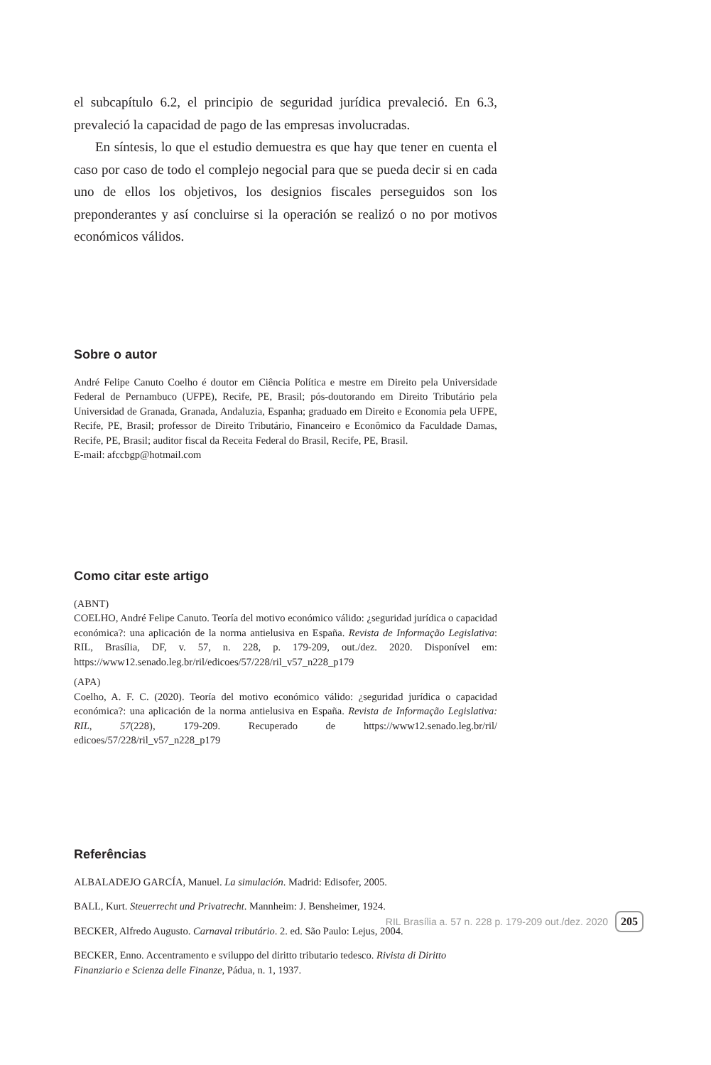el subcapítulo 6.2, el principio de seguridad jurídica prevaleció. En 6.3, prevaleció la capacidad de pago de las empresas involucradas.
En síntesis, lo que el estudio demuestra es que hay que tener en cuenta el caso por caso de todo el complejo negocial para que se pueda decir si en cada uno de ellos los objetivos, los designios fiscales perseguidos son los preponderantes y así concluirse si la operación se realizó o no por motivos económicos válidos.
Sobre o autor
André Felipe Canuto Coelho é doutor em Ciência Política e mestre em Direito pela Universidade Federal de Pernambuco (UFPE), Recife, PE, Brasil; pós-doutorando em Direito Tributário pela Universidad de Granada, Granada, Andaluzia, Espanha; graduado em Direito e Economia pela UFPE, Recife, PE, Brasil; professor de Direito Tributário, Financeiro e Econômico da Faculdade Damas, Recife, PE, Brasil; auditor fiscal da Receita Federal do Brasil, Recife, PE, Brasil.
E-mail: afccbgp@hotmail.com
Como citar este artigo
(ABNT)
COELHO, André Felipe Canuto. Teoría del motivo económico válido: ¿seguridad jurídica o capacidad económica?: una aplicación de la norma antielusiva en España. Revista de Informação Legislativa: RIL, Brasília, DF, v. 57, n. 228, p. 179-209, out./dez. 2020. Disponível em: https://www12.senado.leg.br/ril/edicoes/57/228/ril_v57_n228_p179
(APA)
Coelho, A. F. C. (2020). Teoría del motivo económico válido: ¿seguridad jurídica o capacidad económica?: una aplicación de la norma antielusiva en España. Revista de Informação Legislativa: RIL, 57(228), 179-209. Recuperado de https://www12.senado.leg.br/ril/ edicoes/57/228/ril_v57_n228_p179
Referências
ALBALADEJO GARCÍA, Manuel. La simulación. Madrid: Edisofer, 2005.
BALL, Kurt. Steuerrecht und Privatrecht. Mannheim: J. Bensheimer, 1924.
BECKER, Alfredo Augusto. Carnaval tributário. 2. ed. São Paulo: Lejus, 2004.
BECKER, Enno. Accentramento e sviluppo del diritto tributario tedesco. Rivista di Diritto Finanziario e Scienza delle Finanze, Pádua, n. 1, 1937.
RIL Brasília a. 57 n. 228 p. 179-209 out./dez. 2020 205